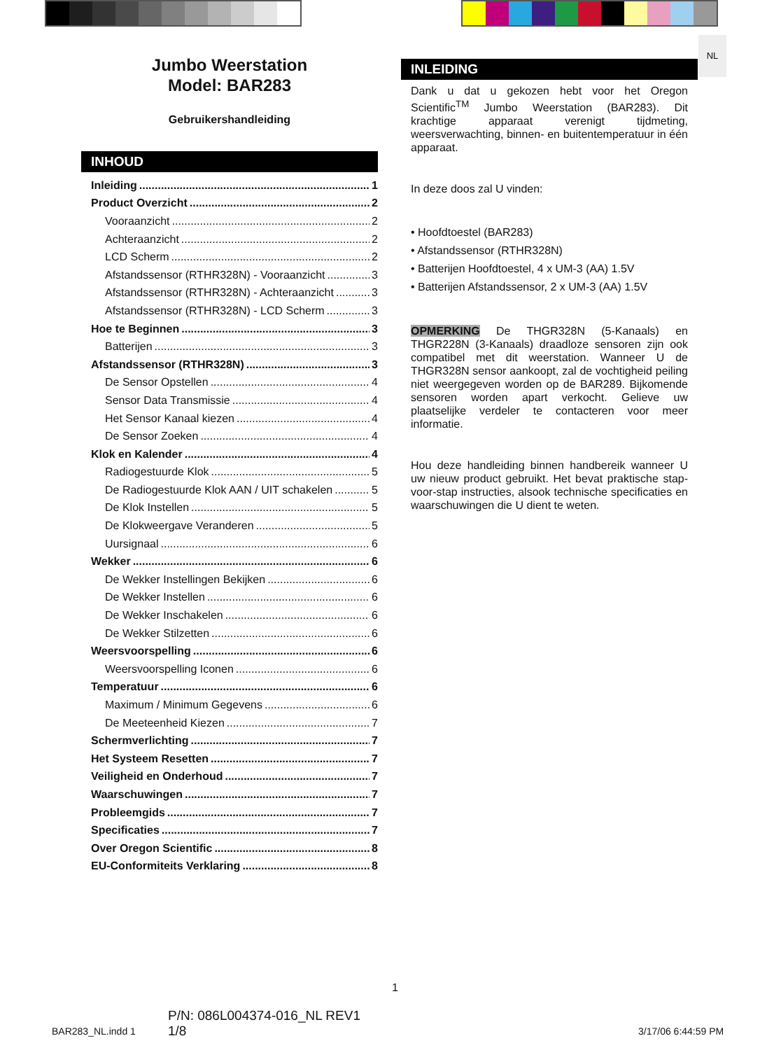NL
Jumbo Weerstation
Model: BAR283
Gebruikershandleiding
INHOUD
Inleiding 1
Product Overzicht 2
Vooraanzicht 2
Achteraanzicht 2
LCD Scherm 2
Afstandssensor (RTHR328N) - Vooraanzicht 3
Afstandssensor (RTHR328N) - Achteraanzicht 3
Afstandssensor (RTHR328N) - LCD Scherm 3
Hoe te Beginnen 3
Batterijen 3
Afstandssensor (RTHR328N) 3
De Sensor Opstellen 4
Sensor Data Transmissie 4
Het Sensor Kanaal kiezen 4
De Sensor Zoeken 4
Klok en Kalender 4
Radiogestuurde Klok 5
De Radiogestuurde Klok AAN / UIT schakelen 5
De Klok Instellen 5
De Klokweergave Veranderen 5
Uursignaal 6
Wekker 6
De Wekker Instellingen Bekijken 6
De Wekker Instellen 6
De Wekker Inschakelen 6
De Wekker Stilzetten 6
Weersvoorspelling 6
Weersvoorspelling Iconen 6
Temperatuur 6
Maximum / Minimum Gegevens 6
De Meeteenheid Kiezen 7
Schermverlichting 7
Het Systeem Resetten 7
Veiligheid en Onderhoud 7
Waarschuwingen 7
Probleemgids 7
Specificaties 7
Over Oregon Scientific 8
EU-Conformiteits Verklaring 8
INLEIDING
Dank u dat u gekozen hebt voor het Oregon Scientific<sup>TM</sup> Jumbo Weerstation (BAR283). Dit krachtige apparaat verenigt tijdmeting, weersverwachting, binnen- en buitentemperatuur in één apparaat.
In deze doos zal U vinden:
• Hoofdtoestel (BAR283)
• Afstandssensor (RTHR328N)
• Batterijen Hoofdtoestel, 4 x UM-3 (AA) 1.5V
• Batterijen Afstandssensor, 2 x UM-3 (AA) 1.5V
OPMERKING De THGR328N (5-Kanaals) en THGR228N (3-Kanaals) draadloze sensoren zijn ook compatibel met dit weerstation. Wanneer U de THGR328N sensor aankoopt, zal de vochtigheid peiling niet weergegeven worden op de BAR289. Bijkomende sensoren worden apart verkocht. Gelieve uw plaatselijke verdeler te contacteren voor meer informatie.
Hou deze handleiding binnen handbereik wanneer U uw nieuw product gebruikt. Het bevat praktische stap-voor-stap instructies, alsook technische specificaties en waarschuwingen die U dient te weten.
1
BAR283_NL.indd 1
P/N: 086L004374-016_NL REV1
1/8
3/17/06 6:44:59 PM